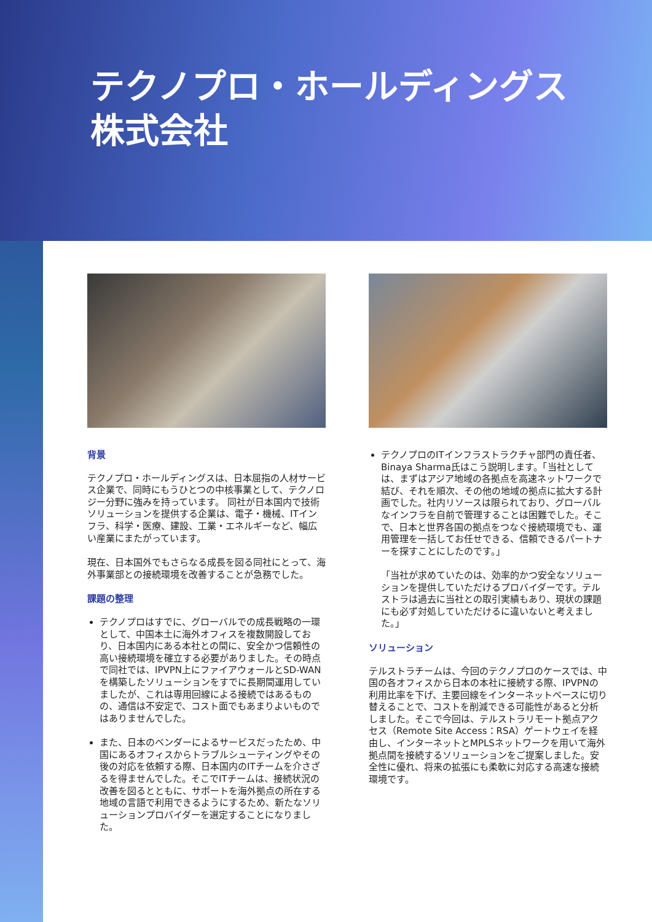テクノプロ・ホールディングス
株式会社
背景
テクノプロ・ホールディングスは、日本屈指の人材サービス企業で、同時にもうひとつの中核事業として、テクノロジー分野に強みを持っています。 同社が日本国内で技術ソリューションを提供する企業は、電子・機械、ITインフラ、科学・医療、建設、工業・エネルギーなど、幅広い産業にまたがっています。
現在、日本国外でもさらなる成長を図る同社にとって、海外事業部との接続環境を改善することが急務でした。
課題の整理
テクノプロはすでに、グローバルでの成長戦略の一環として、中国本土に海外オフィスを複数開設しており、日本国内にある本社との間に、安全かつ信頼性の高い接続環境を確立する必要がありました。その時点で同社では、IPVPN上にファイアウォールとSD-WANを構築したソリューションをすでに長期間運用していましたが、これは専用回線による接続ではあるものの、通信は不安定で、コスト面でもあまりよいものではありませんでした。
また、日本のベンダーによるサービスだったため、中国にあるオフィスからトラブルシューティングやその後の対応を依頼する際、日本国内のITチームを介さざるを得ませんでした。そこでITチームは、接続状況の改善を図るとともに、サポートを海外拠点の所在する地域の言語で利用できるようにするため、新たなソリューションプロバイダーを選定することになりました。
テクノプロのITインフラストラクチャ部門の責任者、Binaya Sharma氏はこう説明します。「当社としては、まずはアジア地域の各拠点を高速ネットワークで結び、それを順次、その他の地域の拠点に拡大する計画でした。社内リソースは限られており、グローバルなインフラを自前で管理することは困難でした。そこで、日本と世界各国の拠点をつなぐ接続環境でも、運用管理を一括してお任せできる、信頼できるパートナーを探すことにしたのです。」
「当社が求めていたのは、効率的かつ安全なソリューションを提供していただけるプロバイダーです。テルストラは過去に当社との取引実績もあり、現状の課題にも必ず対処していただけるに違いないと考えました。」
ソリューション
テルストラチームは、今回のテクノプロのケースでは、中国の各オフィスから日本の本社に接続する際、IPVPNの利用比率を下げ、主要回線をインターネットベースに切り替えることで、コストを削減できる可能性があると分析しました。そこで今回は、テルストラリモート拠点アクセス（Remote Site Access：RSA）ゲートウェイを経由し、インターネットとMPLSネットワークを用いて海外拠点間を接続するソリューションをご提案しました。安全性に優れ、将来の拡張にも柔軟に対応する高速な接続環境です。